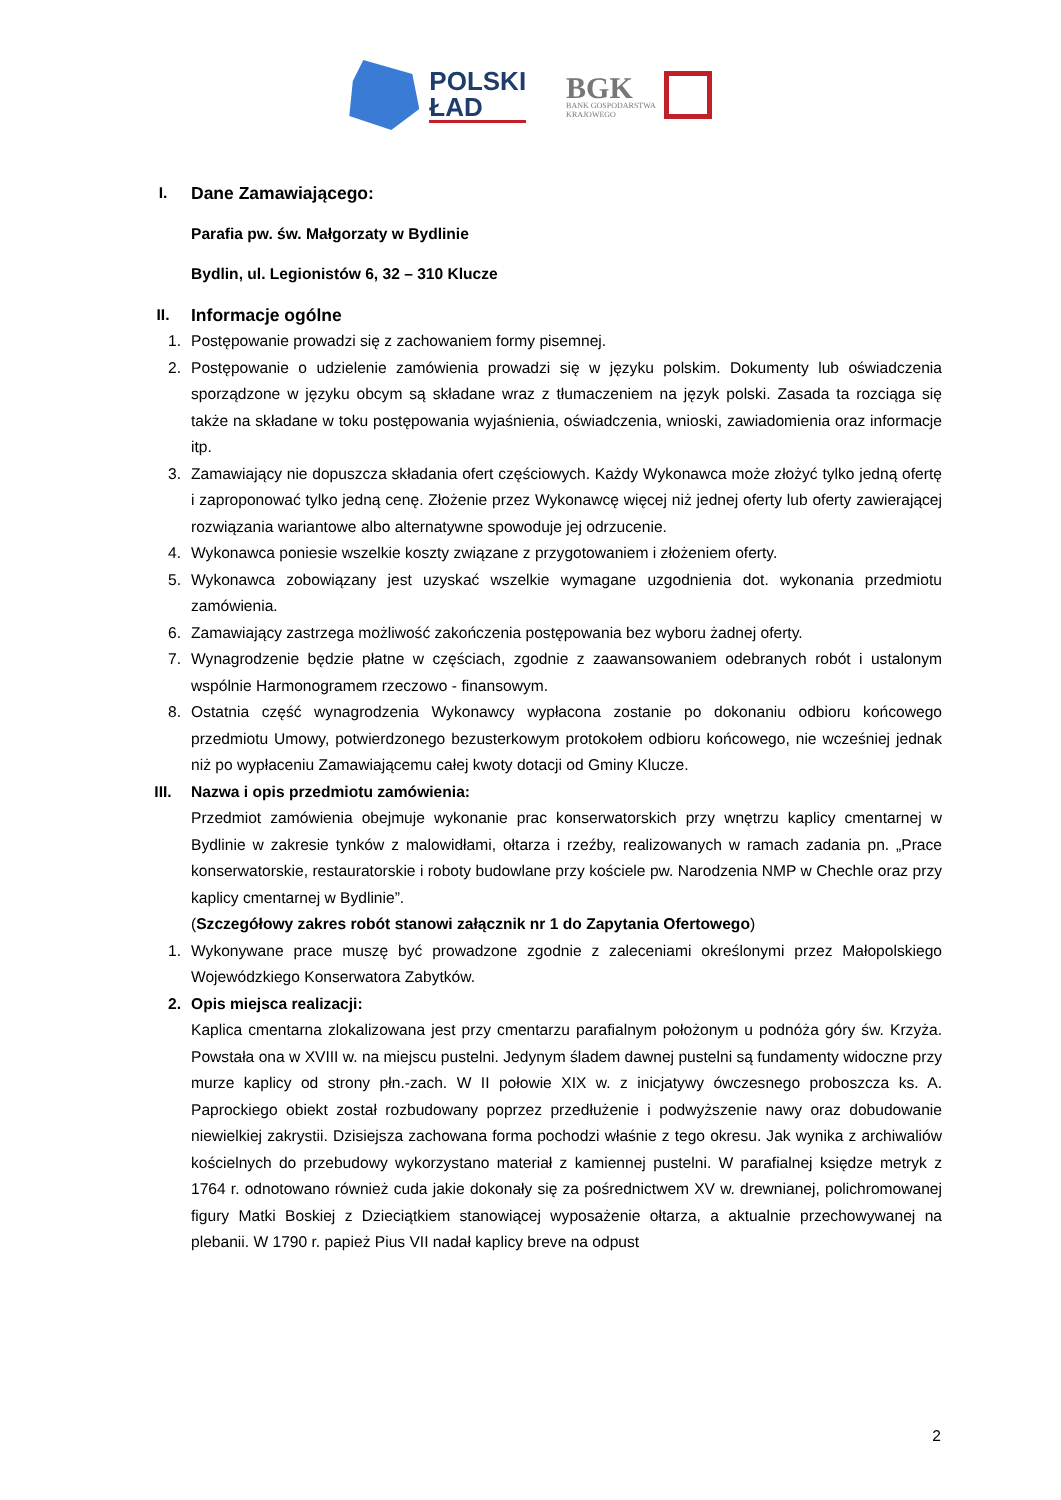POLSKI
ŁAD
BGK
BANK GOSPODARSTWA
KRAJOWEGO
I. Dane Zamawiającego:
Parafia pw. św. Małgorzaty w Bydlinie
Bydlin, ul. Legionistów 6, 32 – 310 Klucze
II. Informacje ogólne
1. Postępowanie prowadzi się z zachowaniem formy pisemnej.
2. Postępowanie o udzielenie zamówienia prowadzi się w języku polskim. Dokumenty lub oświadczenia sporządzone w języku obcym są składane wraz z tłumaczeniem na język polski. Zasada ta rozciąga się także na składane w toku postępowania wyjaśnienia, oświadczenia, wnioski, zawiadomienia oraz informacje itp.
3. Zamawiający nie dopuszcza składania ofert częściowych. Każdy Wykonawca może złożyć tylko jedną ofertę i zaproponować tylko jedną cenę. Złożenie przez Wykonawcę więcej niż jednej oferty lub oferty zawierającej rozwiązania wariantowe albo alternatywne spowoduje jej odrzucenie.
4. Wykonawca poniesie wszelkie koszty związane z przygotowaniem i złożeniem oferty.
5. Wykonawca zobowiązany jest uzyskać wszelkie wymagane uzgodnienia dot. wykonania przedmiotu zamówienia.
6. Zamawiający zastrzega możliwość zakończenia postępowania bez wyboru żadnej oferty.
7. Wynagrodzenie będzie płatne w częściach, zgodnie z zaawansowaniem odebranych robót i ustalonym wspólnie Harmonogramem rzeczowo - finansowym.
8. Ostatnia część wynagrodzenia Wykonawcy wypłacona zostanie po dokonaniu odbioru końcowego przedmiotu Umowy, potwierdzonego bezusterkowym protokołem odbioru końcowego, nie wcześniej jednak niż po wypłaceniu Zamawiającemu całej kwoty dotacji od Gminy Klucze.
III. Nazwa i opis przedmiotu zamówienia:
Przedmiot zamówienia obejmuje wykonanie prac konserwatorskich przy wnętrzu kaplicy cmentarnej w Bydlinie w zakresie tynków z malowidłami, ołtarza i rzeźby, realizowanych w ramach zadania pn. „Prace konserwatorskie, restauratorskie i roboty budowlane przy kościele pw. Narodzenia NMP w Chechle oraz przy kaplicy cmentarnej w Bydlinie”.
(Szczegółowy zakres robót stanowi załącznik nr 1 do Zapytania Ofertowego)
1. Wykonywane prace muszę być prowadzone zgodnie z zaleceniami określonymi przez Małopolskiego Wojewódzkiego Konserwatora Zabytków.
2. Opis miejsca realizacji:
Kaplica cmentarna zlokalizowana jest przy cmentarzu parafialnym położonym u podnóża góry św. Krzyża. Powstała ona w XVIII w. na miejscu pustelni. Jedynym śladem dawnej pustelni są fundamenty widoczne przy murze kaplicy od strony płn.-zach. W II połowie XIX w. z inicjatywy ówczesnego proboszcza ks. A. Paprockiego obiekt został rozbudowany poprzez przedłużenie i podwyższenie nawy oraz dobudowanie niewielkiej zakrystii. Dzisiejsza zachowana forma pochodzi właśnie z tego okresu. Jak wynika z archiwaliów kościelnych do przebudowy wykorzystano materiał z kamiennej pustelni. W parafialnej księdze metryk z 1764 r. odnotowano również cuda jakie dokonały się za pośrednictwem XV w. drewnianej, polichromowanej figury Matki Boskiej z Dzieciątkiem stanowiącej wyposażenie ołtarza, a aktualnie przechowywanej na plebanii. W 1790 r. papież Pius VII nadał kaplicy breve na odpust
2